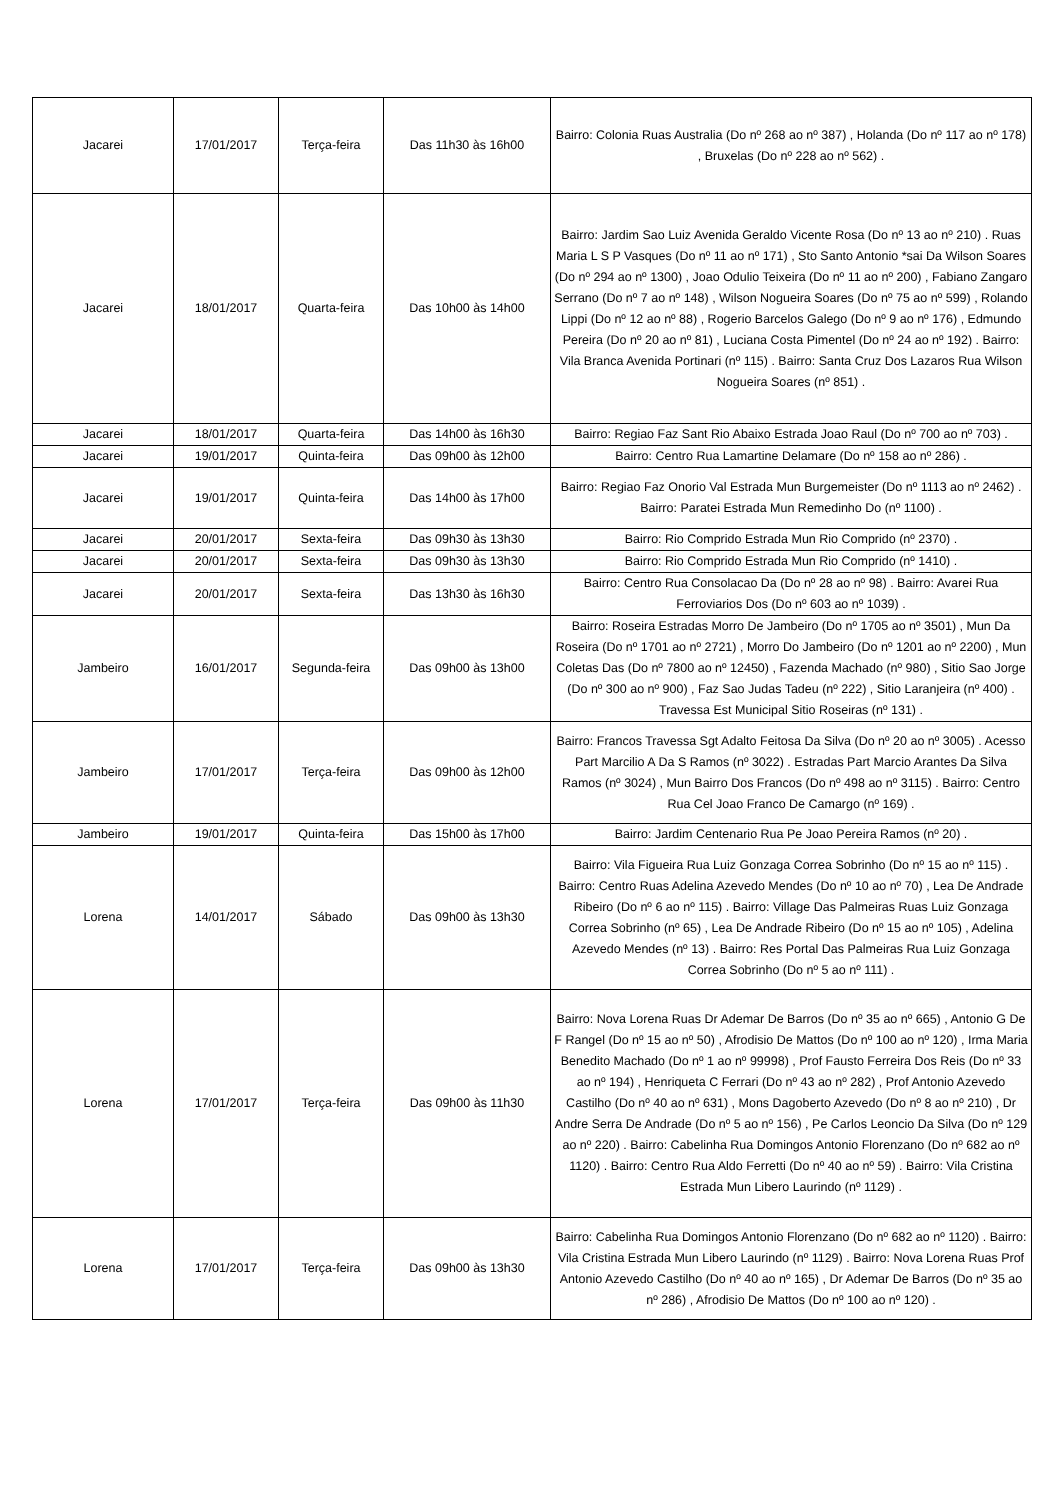| Jacarei | 17/01/2017 | Terça-feira | Das 11h30 às 16h00 | Bairro: Colonia Ruas Australia (Do nº 268 ao nº 387) , Holanda (Do nº 117 ao nº 178) , Bruxelas (Do nº 228 ao nº 562) . |
| Jacarei | 18/01/2017 | Quarta-feira | Das 10h00 às 14h00 | Bairro: Jardim Sao Luiz Avenida Geraldo Vicente Rosa (Do nº 13 ao nº 210) . Ruas Maria L S P Vasques (Do nº 11 ao nº 171) , Sto Santo Antonio *sai Da Wilson Soares (Do nº 294 ao nº 1300) , Joao Odulio Teixeira (Do nº 11 ao nº 200) , Fabiano Zangaro Serrano (Do nº 7 ao nº 148) , Wilson Nogueira Soares (Do nº 75 ao nº 599) , Rolando Lippi (Do nº 12 ao nº 88) , Rogerio Barcelos Galego (Do nº 9 ao nº 176) , Edmundo Pereira (Do nº 20 ao nº 81) , Luciana Costa Pimentel (Do nº 24 ao nº 192) . Bairro: Vila Branca Avenida Portinari (nº 115) . Bairro: Santa Cruz Dos Lazaros Rua Wilson Nogueira Soares (nº 851) . |
| Jacarei | 18/01/2017 | Quarta-feira | Das 14h00 às 16h30 | Bairro: Regiao Faz Sant Rio Abaixo Estrada Joao Raul (Do nº 700 ao nº 703) . |
| Jacarei | 19/01/2017 | Quinta-feira | Das 09h00 às 12h00 | Bairro: Centro Rua Lamartine Delamare (Do nº 158 ao nº 286) . |
| Jacarei | 19/01/2017 | Quinta-feira | Das 14h00 às 17h00 | Bairro: Regiao Faz Onorio Val Estrada Mun Burgemeister (Do nº 1113 ao nº 2462) . Bairro: Paratei Estrada Mun Remedinho Do (nº 1100) . |
| Jacarei | 20/01/2017 | Sexta-feira | Das 09h30 às 13h30 | Bairro: Rio Comprido Estrada Mun Rio Comprido (nº 2370) . |
| Jacarei | 20/01/2017 | Sexta-feira | Das 09h30 às 13h30 | Bairro: Rio Comprido Estrada Mun Rio Comprido (nº 1410) . |
| Jacarei | 20/01/2017 | Sexta-feira | Das 13h30 às 16h30 | Bairro: Centro Rua Consolacao Da (Do nº 28 ao nº 98) . Bairro: Avarei Rua Ferroviarios Dos (Do nº 603 ao nº 1039) . |
| Jambeiro | 16/01/2017 | Segunda-feira | Das 09h00 às 13h00 | Bairro: Roseira Estradas Morro De Jambeiro (Do nº 1705 ao nº 3501) , Mun Da Roseira (Do nº 1701 ao nº 2721) , Morro Do Jambeiro (Do nº 1201 ao nº 2200) , Mun Coletas Das (Do nº 7800 ao nº 12450) , Fazenda Machado (nº 980) , Sitio Sao Jorge (Do nº 300 ao nº 900) , Faz Sao Judas Tadeu (nº 222) , Sitio Laranjeira (nº 400) . Travessa Est Municipal Sitio Roseiras (nº 131) . |
| Jambeiro | 17/01/2017 | Terça-feira | Das 09h00 às 12h00 | Bairro: Francos Travessa Sgt Adalto Feitosa Da Silva (Do nº 20 ao nº 3005) . Acesso Part Marcilio A Da S Ramos (nº 3022) . Estradas Part Marcio Arantes Da Silva Ramos (nº 3024) , Mun Bairro Dos Francos (Do nº 498 ao nº 3115) . Bairro: Centro Rua Cel Joao Franco De Camargo (nº 169) . |
| Jambeiro | 19/01/2017 | Quinta-feira | Das 15h00 às 17h00 | Bairro: Jardim Centenario Rua Pe Joao Pereira Ramos (nº 20) . |
| Lorena | 14/01/2017 | Sábado | Das 09h00 às 13h30 | Bairro: Vila Figueira Rua Luiz Gonzaga Correa Sobrinho (Do nº 15 ao nº 115) . Bairro: Centro Ruas Adelina Azevedo Mendes (Do nº 10 ao nº 70) , Lea De Andrade Ribeiro (Do nº 6 ao nº 115) . Bairro: Village Das Palmeiras Ruas Luiz Gonzaga Correa Sobrinho (nº 65) , Lea De Andrade Ribeiro (Do nº 15 ao nº 105) , Adelina Azevedo Mendes (nº 13) . Bairro: Res Portal Das Palmeiras Rua Luiz Gonzaga Correa Sobrinho (Do nº 5 ao nº 111) . |
| Lorena | 17/01/2017 | Terça-feira | Das 09h00 às 11h30 | Bairro: Nova Lorena Ruas Dr Ademar De Barros (Do nº 35 ao nº 665) , Antonio G De F Rangel (Do nº 15 ao nº 50) , Afrodisio De Mattos (Do nº 100 ao nº 120) , Irma Maria Benedito Machado (Do nº 1 ao nº 99998) , Prof Fausto Ferreira Dos Reis (Do nº 33 ao nº 194) , Henriqueta C Ferrari (Do nº 43 ao nº 282) , Prof Antonio Azevedo Castilho (Do nº 40 ao nº 631) , Mons Dagoberto Azevedo (Do nº 8 ao nº 210) , Dr Andre Serra De Andrade (Do nº 5 ao nº 156) , Pe Carlos Leoncio Da Silva (Do nº 129 ao nº 220) . Bairro: Cabelinha Rua Domingos Antonio Florenzano (Do nº 682 ao nº 1120) . Bairro: Centro Rua Aldo Ferretti (Do nº 40 ao nº 59) . Bairro: Vila Cristina Estrada Mun Libero Laurindo (nº 1129) . |
| Lorena | 17/01/2017 | Terça-feira | Das 09h00 às 13h30 | Bairro: Cabelinha Rua Domingos Antonio Florenzano (Do nº 682 ao nº 1120) . Bairro: Vila Cristina Estrada Mun Libero Laurindo (nº 1129) . Bairro: Nova Lorena Ruas Prof Antonio Azevedo Castilho (Do nº 40 ao nº 165) , Dr Ademar De Barros (Do nº 35 ao nº 286) , Afrodisio De Mattos (Do nº 100 ao nº 120) . |